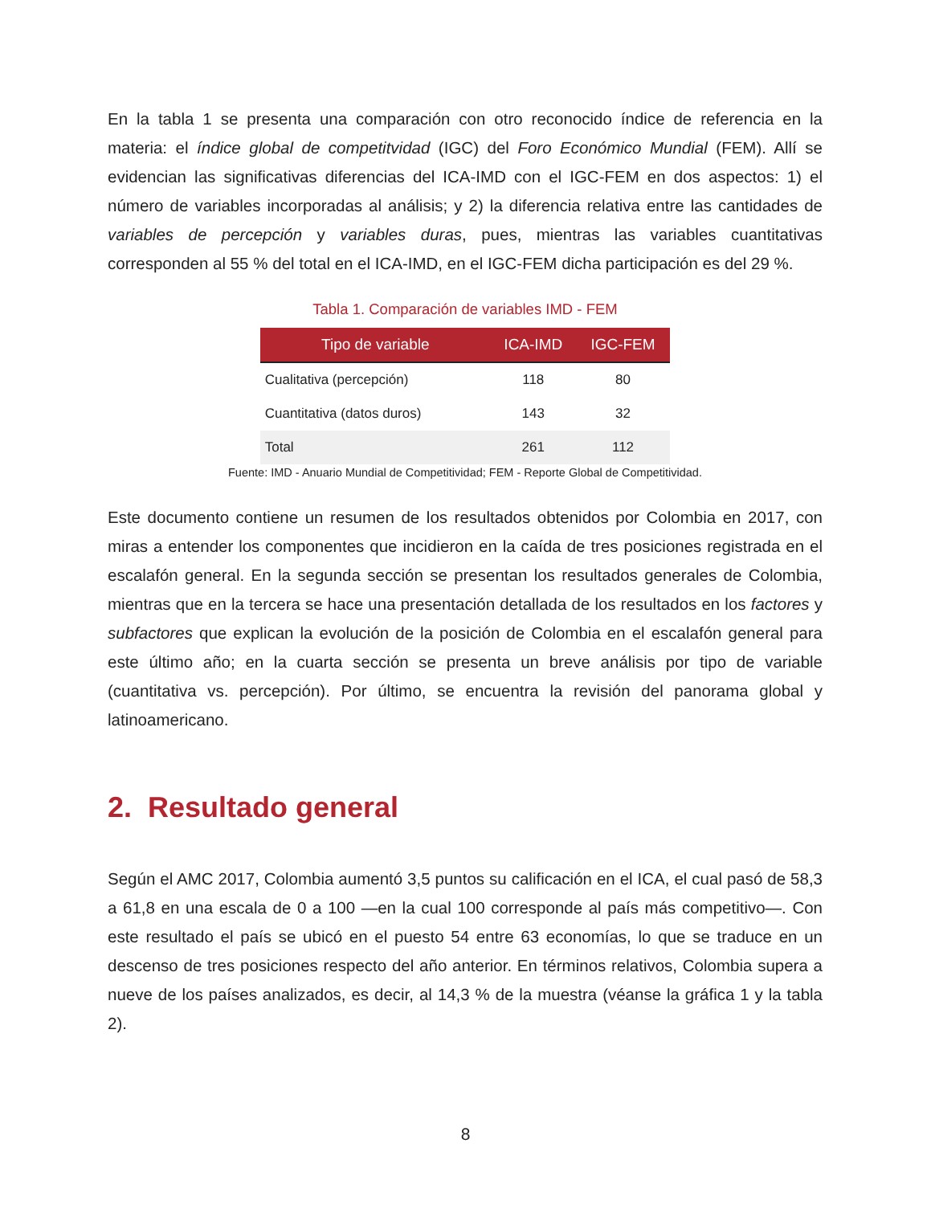En la tabla 1 se presenta una comparación con otro reconocido índice de referencia en la materia: el índice global de competitvidad (IGC) del Foro Económico Mundial (FEM). Allí se evidencian las significativas diferencias del ICA-IMD con el IGC-FEM en dos aspectos: 1) el número de variables incorporadas al análisis; y 2) la diferencia relativa entre las cantidades de variables de percepción y variables duras, pues, mientras las variables cuantitativas corresponden al 55 % del total en el ICA-IMD, en el IGC-FEM dicha participación es del 29 %.
Tabla 1. Comparación de variables IMD - FEM
| Tipo de variable | ICA-IMD | IGC-FEM |
| --- | --- | --- |
| Cualitativa (percepción) | 118 | 80 |
| Cuantitativa (datos duros) | 143 | 32 |
| Total | 261 | 112 |
Fuente: IMD - Anuario Mundial de Competitividad; FEM - Reporte Global de Competitividad.
Este documento contiene un resumen de los resultados obtenidos por Colombia en 2017, con miras a entender los componentes que incidieron en la caída de tres posiciones registrada en el escalafón general. En la segunda sección se presentan los resultados generales de Colombia, mientras que en la tercera se hace una presentación detallada de los resultados en los factores y subfactores que explican la evolución de la posición de Colombia en el escalafón general para este último año; en la cuarta sección se presenta un breve análisis por tipo de variable (cuantitativa vs. percepción). Por último, se encuentra la revisión del panorama global y latinoamericano.
2. Resultado general
Según el AMC 2017, Colombia aumentó 3,5 puntos su calificación en el ICA, el cual pasó de 58,3 a 61,8 en una escala de 0 a 100 —en la cual 100 corresponde al país más competitivo—. Con este resultado el país se ubicó en el puesto 54 entre 63 economías, lo que se traduce en un descenso de tres posiciones respecto del año anterior. En términos relativos, Colombia supera a nueve de los países analizados, es decir, al 14,3 % de la muestra (véanse la gráfica 1 y la tabla 2).
8